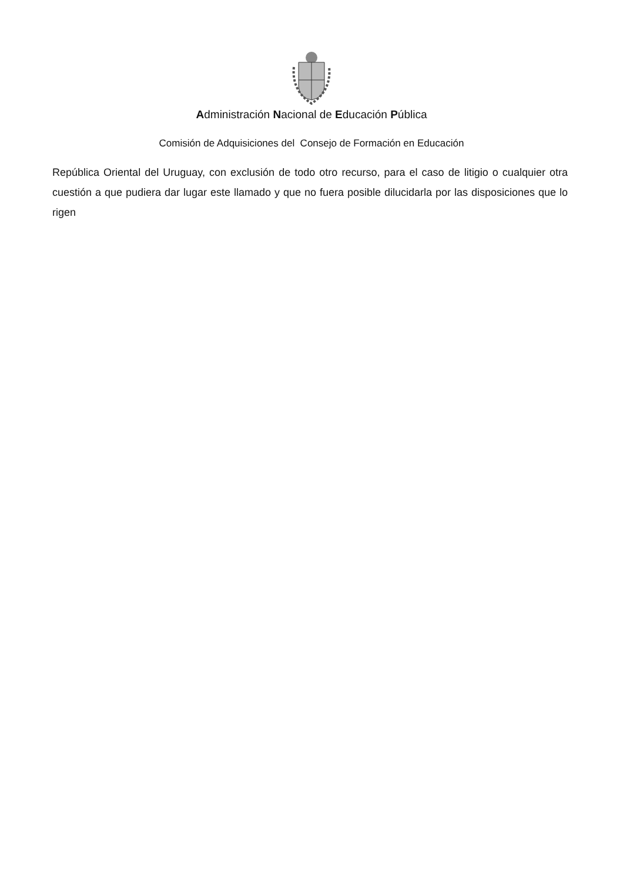Administración Nacional de Educación Pública
Comisión de Adquisiciones del Consejo de Formación en Educación
República Oriental del Uruguay, con exclusión de todo otro recurso, para el caso de litigio o cualquier otra cuestión a que pudiera dar lugar este llamado y que no fuera posible dilucidarla por las disposiciones que lo rigen